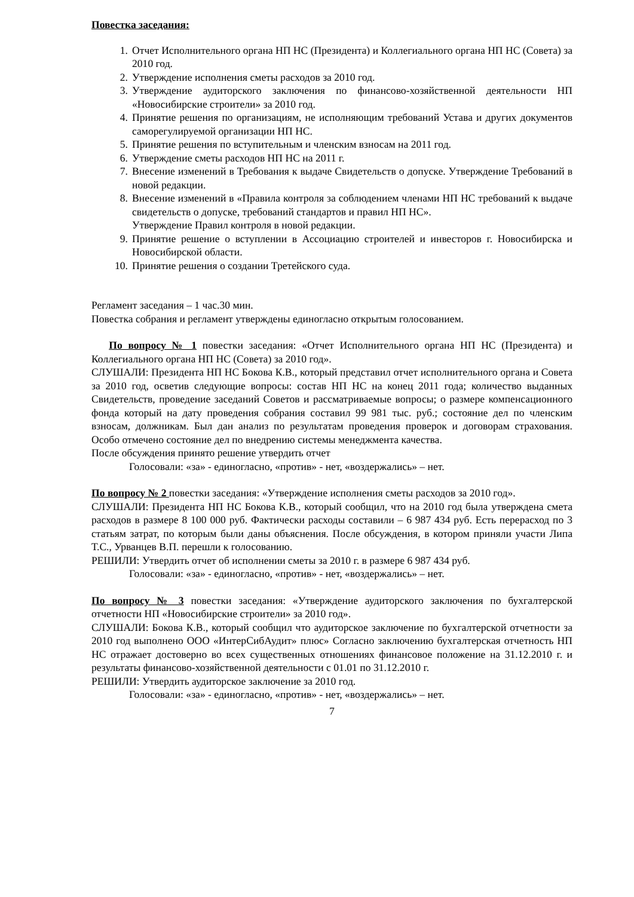Повестка заседания:
1. Отчет Исполнительного органа НП НС (Президента) и Коллегиального органа НП НС (Совета) за 2010 год.
2. Утверждение исполнения сметы расходов за 2010 год.
3. Утверждение аудиторского заключения по финансово-хозяйственной деятельности НП «Новосибирские строители» за 2010 год.
4. Принятие решения по организациям, не исполняющим требований Устава и других документов саморегулируемой организации НП НС.
5. Принятие решения по вступительным и членским взносам на 2011 год.
6. Утверждение сметы расходов НП НС на 2011 г.
7. Внесение изменений в Требования к выдаче Свидетельств о допуске. Утверждение Требований в новой редакции.
8. Внесение изменений в «Правила контроля за соблюдением членами НП НС требований к выдаче свидетельств о допуске, требований стандартов и правил НП НС».
Утверждение Правил контроля в новой редакции.
9. Принятие решение о вступлении в Ассоциацию строителей и инвесторов г. Новосибирска и Новосибирской области.
10. Принятие решения о создании Третейского суда.
Регламент заседания – 1 час.30 мин.
Повестка собрания и регламент утверждены единогласно открытым голосованием.
По вопросу № 1 повестки заседания: «Отчет Исполнительного органа НП НС (Президента) и Коллегиального органа НП НС (Совета) за 2010 год».
СЛУШАЛИ: Президента НП НС Бокова К.В., который представил отчет исполнительного органа и Совета за 2010 год, осветив следующие вопросы: состав НП НС на конец 2011 года; количество выданных Свидетельств, проведение заседаний Советов и рассматриваемые вопросы; о размере компенсационного фонда который на дату проведения собрания составил 99 981 тыс. руб.; состояние дел по членским взносам, должникам. Был дан анализ по результатам проведения проверок и договорам страхования. Особо отмечено состояние дел по внедрению системы менеджмента качества.
После обсуждения принято решение утвердить отчет
Голосовали: «за» - единогласно, «против» - нет, «воздержались» – нет.
По вопросу № 2 повестки заседания: «Утверждение исполнения сметы расходов за 2010 год».
СЛУШАЛИ: Президента НП НС Бокова К.В., который сообщил, что на 2010 год была утверждена смета расходов в размере 8 100 000 руб. Фактически расходы составили – 6 987 434 руб. Есть перерасход по 3 статьям затрат, по которым были даны объяснения. После обсуждения, в котором приняли участи Липа Т.С., Урванцев В.П. перешли к голосованию.
РЕШИЛИ: Утвердить отчет об исполнении сметы за 2010 г. в размере 6 987 434 руб.
Голосовали: «за» - единогласно, «против» - нет, «воздержались» – нет.
По вопросу № 3 повестки заседания: «Утверждение аудиторского заключения по бухгалтерской отчетности НП «Новосибирские строители» за 2010 год».
СЛУШАЛИ: Бокова К.В., который сообщил что аудиторское заключение по бухгалтерской отчетности за 2010 год выполнено ООО «ИнтерСибАудит» плюс» Согласно заключению бухгалтерская отчетность НП НС отражает достоверно во всех существенных отношениях финансовое положение на 31.12.2010 г. и результаты финансово-хозяйственной деятельности с 01.01 по 31.12.2010 г.
РЕШИЛИ: Утвердить аудиторское заключение за 2010 год.
Голосовали: «за» - единогласно, «против» - нет, «воздержались» – нет.
7